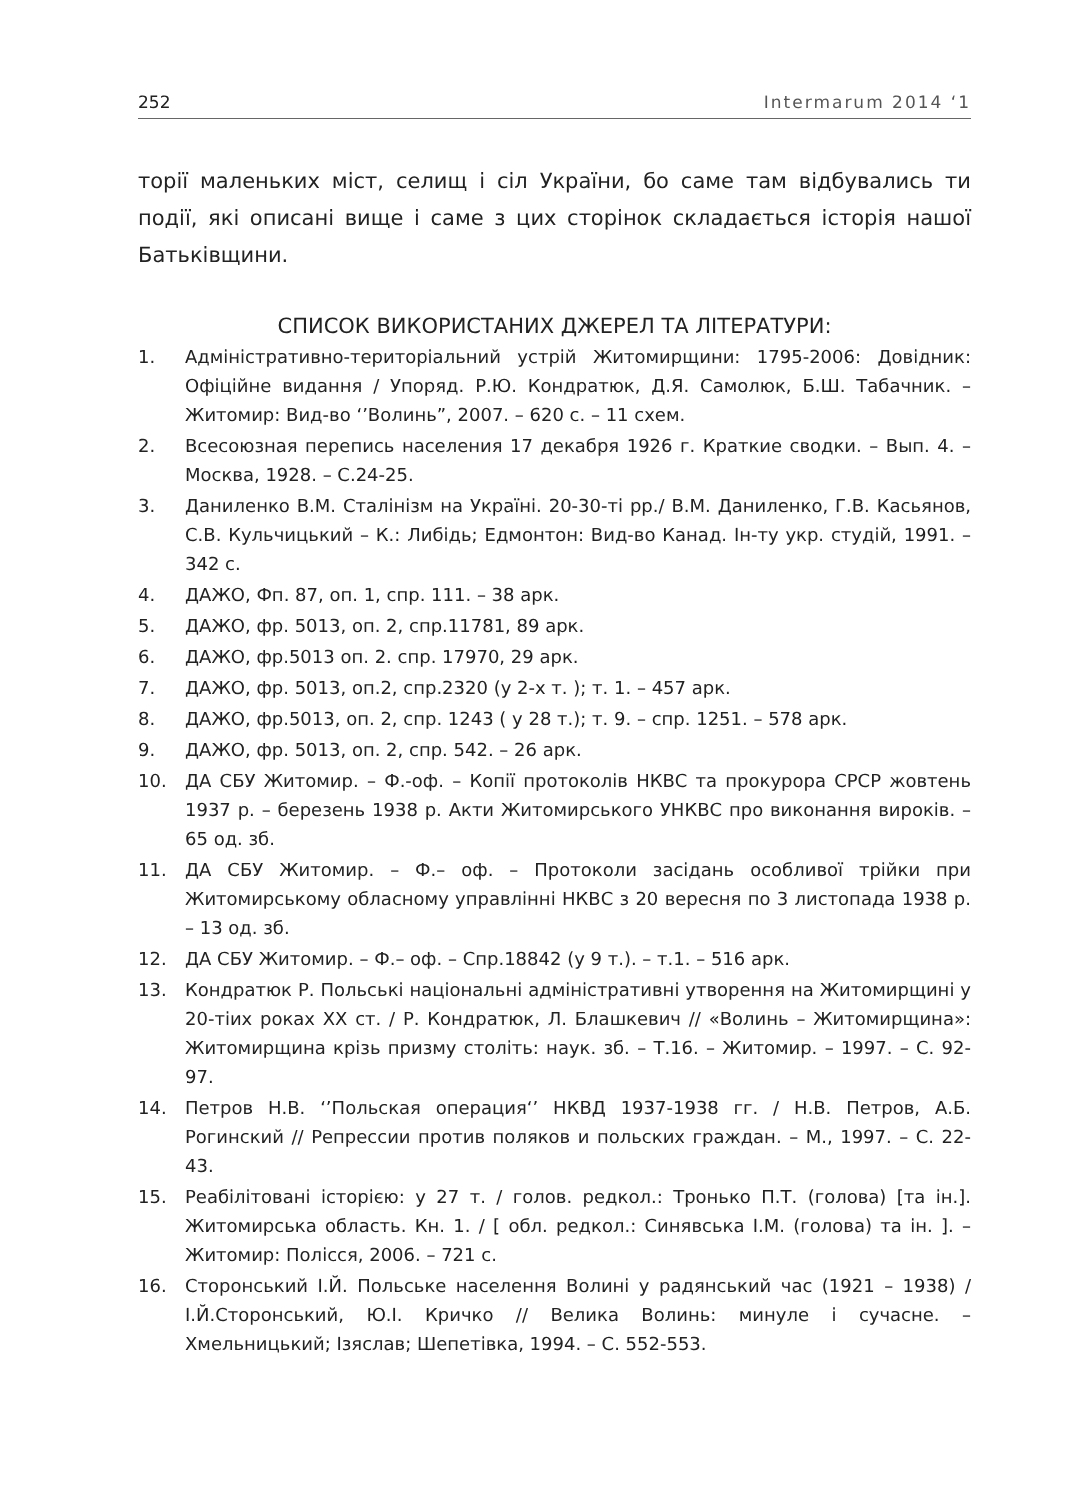252 Intermarum 2014 ‘1
торії маленьких міст, селищ і сіл України, бо саме там відбувались ти події, які описані вище і саме з цих сторінок складається історія нашої Батьківщини.
СПИСОК ВИКОРИСТАНИХ ДЖЕРЕЛ ТА ЛІТЕРАТУРИ:
1. Адміністративно-територіальний устрій Житомирщини: 1795-2006: Довідник: Офіційне видання / Упоряд. Р.Ю. Кондратюк, Д.Я. Самолюк, Б.Ш. Табачник. – Житомир: Вид-во ‘’Волинь”, 2007. – 620 с. – 11 схем.
2. Всесоюзная перепись населения 17 декабря 1926 г. Краткие сводки. – Вып. 4. – Москва, 1928. – С.24-25.
3. Даниленко В.М. Сталінізм на Україні. 20-30-ті рр./ В.М. Даниленко, Г.В. Касьянов, С.В. Кульчицький – К.: Либідь; Едмонтон: Вид-во Канад. Ін-ту укр. студій, 1991. – 342 с.
4. ДАЖО, Фп. 87, оп. 1, спр. 111. – 38 арк.
5. ДАЖО, фр. 5013, оп. 2, спр.11781, 89 арк.
6. ДАЖО, фр.5013 оп. 2. спр. 17970, 29 арк.
7. ДАЖО, фр. 5013, оп.2, спр.2320 (у 2-х т. ); т. 1. – 457 арк.
8. ДАЖО, фр.5013, оп. 2, спр. 1243 ( у 28 т.); т. 9. – спр. 1251. – 578 арк.
9. ДАЖО, фр. 5013, оп. 2, спр. 542. – 26 арк.
10. ДА СБУ Житомир. – Ф.-оф. – Копії протоколів НКВС та прокурора СРСР жовтень 1937 р. – березень 1938 р. Акти Житомирського УНКВС про виконання вироків. – 65 од. зб.
11. ДА СБУ Житомир. – Ф.– оф. – Протоколи засідань особливої трійки при Житомирському обласному управлінні НКВС з 20 вересня по 3 листопада 1938 р. – 13 од. зб.
12. ДА СБУ Житомир. – Ф.– оф. – Спр.18842 (у 9 т.). – т.1. – 516 арк.
13. Кондратюк Р. Польські національні адміністративні утворення на Житомирщині у 20-тіих роках ХХ ст. / Р. Кондратюк, Л. Блашкевич // «Волинь – Житомирщина»: Житомирщина крізь призму століть: наук. зб. – Т.16. – Житомир. – 1997. – С. 92-97.
14. Петров Н.В. ‘’Польская операция‘’ НКВД 1937-1938 гг. / Н.В. Петров, А.Б. Рогинский // Репрессии против поляков и польских граждан. – М., 1997. – С. 22-43.
15. Реабілітовані історією: у 27 т. / голов. редкол.: Тронько П.Т. (голова) [та ін.]. Житомирська область. Кн. 1. / [ обл. редкол.: Синявська І.М. (голова) та ін. ]. – Житомир: Полісся, 2006. – 721 с.
16. Сторонський І.Й. Польське населення Волині у радянський час (1921 – 1938) / І.Й.Сторонський, Ю.І. Кричко // Велика Волинь: минуле і сучасне. – Хмельницький; Ізяслав; Шепетівка, 1994. – С. 552-553.